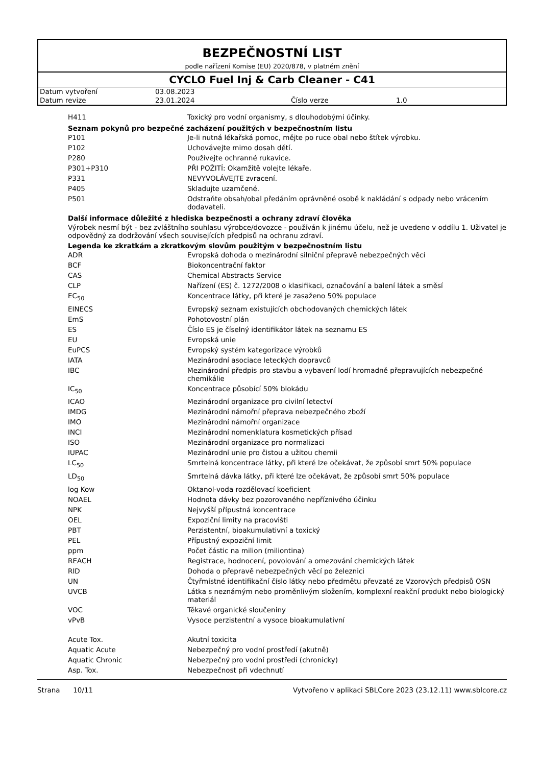BEZPEČNOSTNÍ LIST
podle nařízení Komise (EU) 2020/878, v platném znění
CYCLO Fuel Inj & Carb Cleaner - C41
| Datum vytvoření | 03.08.2023 | | |
| Datum revize | 23.01.2024 | Číslo verze | 1.0 |
| H411 | Toxický pro vodní organismy, s dlouhodobými účinky. |
Seznam pokynů pro bezpečné zacházení použitých v bezpečnostním listu
| P101 | Je-li nutná lékařská pomoc, mějte po ruce obal nebo štítek výrobku. |
| P102 | Uchovávejte mimo dosah dětí. |
| P280 | Používejte ochranné rukavice. |
| P301+P310 | PŘI POŽITÍ: Okamžitě volejte lékaře. |
| P331 | NEVYVOLÁVEJTE zvracení. |
| P405 | Skladujte uzamčené. |
| P501 | Odstraňte obsah/obal předáním oprávněné osobě k nakládání s odpady nebo vrácením dodavateli. |
Další informace důležité z hlediska bezpečnosti a ochrany zdraví člověka
Výrobek nesmí být - bez zvláštního souhlasu výrobce/dovozce - používán k jinému účelu, než je uvedeno v oddílu 1. Uživatel je odpovědný za dodržování všech souvisejících předpisů na ochranu zdraví.
Legenda ke zkratkám a zkratkovým slovům použitým v bezpečnostním listu
| ADR | Evropská dohoda o mezinárodní silniční přepravě nebezpečných věcí |
| BCF | Biokoncentrační faktor |
| CAS | Chemical Abstracts Service |
| CLP | Nařízení (ES) č. 1272/2008 o klasifikaci, označování a balení látek a směsí |
| EC<sub>50</sub> | Koncentrace látky, při které je zasaženo 50% populace |
| EINECS | Evropský seznam existujících obchodovaných chemických látek |
| EmS | Pohotovostní plán |
| ES | Číslo ES je číselný identifikátor látek na seznamu ES |
| EU | Evropská unie |
| EuPCS | Evropský systém kategorizace výrobků |
| IATA | Mezinárodní asociace leteckých dopravců |
| IBC | Mezinárodní předpis pro stavbu a vybavení lodí hromadně přepravujících nebezpečné chemikálie |
| IC<sub>50</sub> | Koncentrace působící 50% blokádu |
| ICAO | Mezinárodní organizace pro civilní letectví |
| IMDG | Mezinárodní námořní přeprava nebezpečného zboží |
| IMO | Mezinárodní námořní organizace |
| INCI | Mezinárodní nomenklatura kosmetických přísad |
| ISO | Mezinárodní organizace pro normalizaci |
| IUPAC | Mezinárodní unie pro čistou a užitou chemii |
| LC<sub>50</sub> | Smrtelná koncentrace látky, při které lze očekávat, že způsobí smrt 50% populace |
| LD<sub>50</sub> | Smrtelná dávka látky, při které lze očekávat, že způsobí smrt 50% populace |
| log Kow | Oktanol-voda rozdělovací koeficient |
| NOAEL | Hodnota dávky bez pozorovaného nepříznivého účinku |
| NPK | Nejvyšší přípustná koncentrace |
| OEL | Expoziční limity na pracovišti |
| PBT | Perzistentní, bioakumulativní a toxický |
| PEL | Přípustný expoziční limit |
| ppm | Počet částic na milion (miliontina) |
| REACH | Registrace, hodnocení, povolování a omezování chemických látek |
| RID | Dohoda o přepravě nebezpečných věcí po železnici |
| UN | Čtyřmístné identifikační číslo látky nebo předmětu převzaté ze Vzorových předpisů OSN |
| UVCB | Látka s neznámým nebo proměnlivým složením, komplexní reakční produkt nebo biologický materiál |
| VOC | Těkavé organické sloučeniny |
| vPvB | Vysoce perzistentní a vysoce bioakumulativní |
| Acute Tox. | Akutní toxicita |
| Aquatic Acute | Nebezpečný pro vodní prostředí (akutně) |
| Aquatic Chronic | Nebezpečný pro vodní prostředí (chronicky) |
| Asp. Tox. | Nebezpečnost při vdechnutí |
Strana 10/11 Vytvořeno v aplikaci SBLCore 2023 (23.12.11) www.sblcore.cz